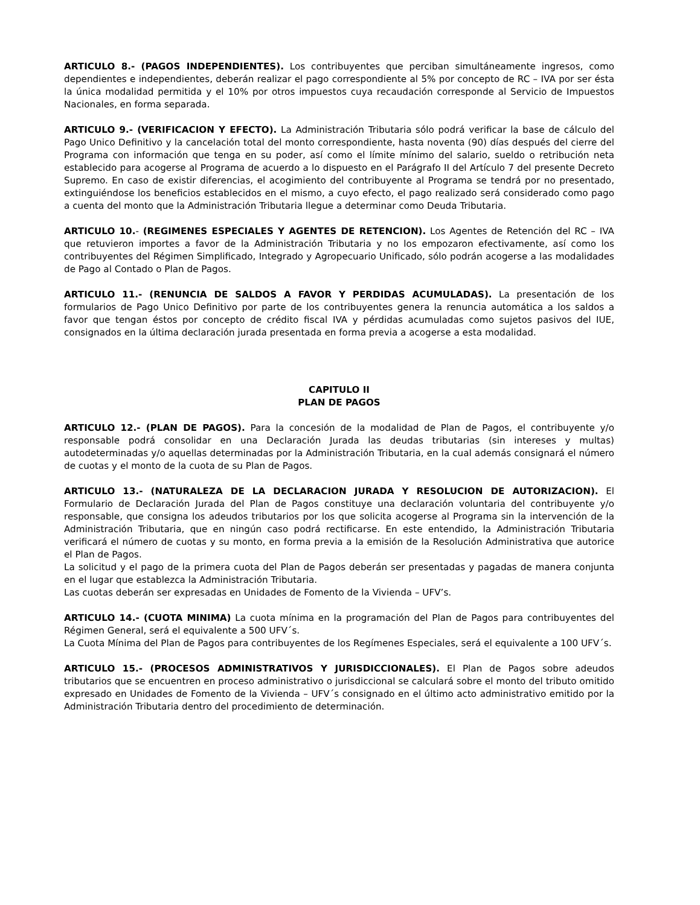ARTICULO 8.- (PAGOS INDEPENDIENTES). Los contribuyentes que perciban simultáneamente ingresos, como dependientes e independientes, deberán realizar el pago correspondiente al 5% por concepto de RC – IVA por ser ésta la única modalidad permitida y el 10% por otros impuestos cuya recaudación corresponde al Servicio de Impuestos Nacionales, en forma separada.
ARTICULO 9.- (VERIFICACION Y EFECTO). La Administración Tributaria sólo podrá verificar la base de cálculo del Pago Unico Definitivo y la cancelación total del monto correspondiente, hasta noventa (90) días después del cierre del Programa con información que tenga en su poder, así como el límite mínimo del salario, sueldo o retribución neta establecido para acogerse al Programa de acuerdo a lo dispuesto en el Parágrafo II del Artículo 7 del presente Decreto Supremo. En caso de existir diferencias, el acogimiento del contribuyente al Programa se tendrá por no presentado, extinguiéndose los beneficios establecidos en el mismo, a cuyo efecto, el pago realizado será considerado como pago a cuenta del monto que la Administración Tributaria llegue a determinar como Deuda Tributaria.
ARTICULO 10.- (REGIMENES ESPECIALES Y AGENTES DE RETENCION). Los Agentes de Retención del RC – IVA que retuvieron importes a favor de la Administración Tributaria y no los empozaron efectivamente, así como los contribuyentes del Régimen Simplificado, Integrado y Agropecuario Unificado, sólo podrán acogerse a las modalidades de Pago al Contado o Plan de Pagos.
ARTICULO 11.- (RENUNCIA DE SALDOS A FAVOR Y PERDIDAS ACUMULADAS). La presentación de los formularios de Pago Unico Definitivo por parte de los contribuyentes genera la renuncia automática a los saldos a favor que tengan éstos por concepto de crédito fiscal IVA y pérdidas acumuladas como sujetos pasivos del IUE, consignados en la última declaración jurada presentada en forma previa a acogerse a esta modalidad.
CAPITULO II
PLAN DE PAGOS
ARTICULO 12.- (PLAN DE PAGOS). Para la concesión de la modalidad de Plan de Pagos, el contribuyente y/o responsable podrá consolidar en una Declaración Jurada las deudas tributarias (sin intereses y multas) autodeterminadas y/o aquellas determinadas por la Administración Tributaria, en la cual además consignará el número de cuotas y el monto de la cuota de su Plan de Pagos.
ARTICULO 13.- (NATURALEZA DE LA DECLARACION JURADA Y RESOLUCION DE AUTORIZACION). El Formulario de Declaración Jurada del Plan de Pagos constituye una declaración voluntaria del contribuyente y/o responsable, que consigna los adeudos tributarios por los que solicita acogerse al Programa sin la intervención de la Administración Tributaria, que en ningún caso podrá rectificarse. En este entendido, la Administración Tributaria verificará el número de cuotas y su monto, en forma previa a la emisión de la Resolución Administrativa que autorice el Plan de Pagos.
La solicitud y el pago de la primera cuota del Plan de Pagos deberán ser presentadas y pagadas de manera conjunta en el lugar que establezca la Administración Tributaria.
Las cuotas deberán ser expresadas en Unidades de Fomento de la Vivienda – UFV’s.
ARTICULO 14.- (CUOTA MINIMA) La cuota mínima en la programación del Plan de Pagos para contribuyentes del Régimen General, será el equivalente a 500 UFV´s.
La Cuota Mínima del Plan de Pagos para contribuyentes de los Regímenes Especiales, será el equivalente a 100 UFV´s.
ARTICULO 15.- (PROCESOS ADMINISTRATIVOS Y JURISDICCIONALES). El Plan de Pagos sobre adeudos tributarios que se encuentren en proceso administrativo o jurisdiccional se calculará sobre el monto del tributo omitido expresado en Unidades de Fomento de la Vivienda – UFV´s consignado en el último acto administrativo emitido por la Administración Tributaria dentro del procedimiento de determinación.